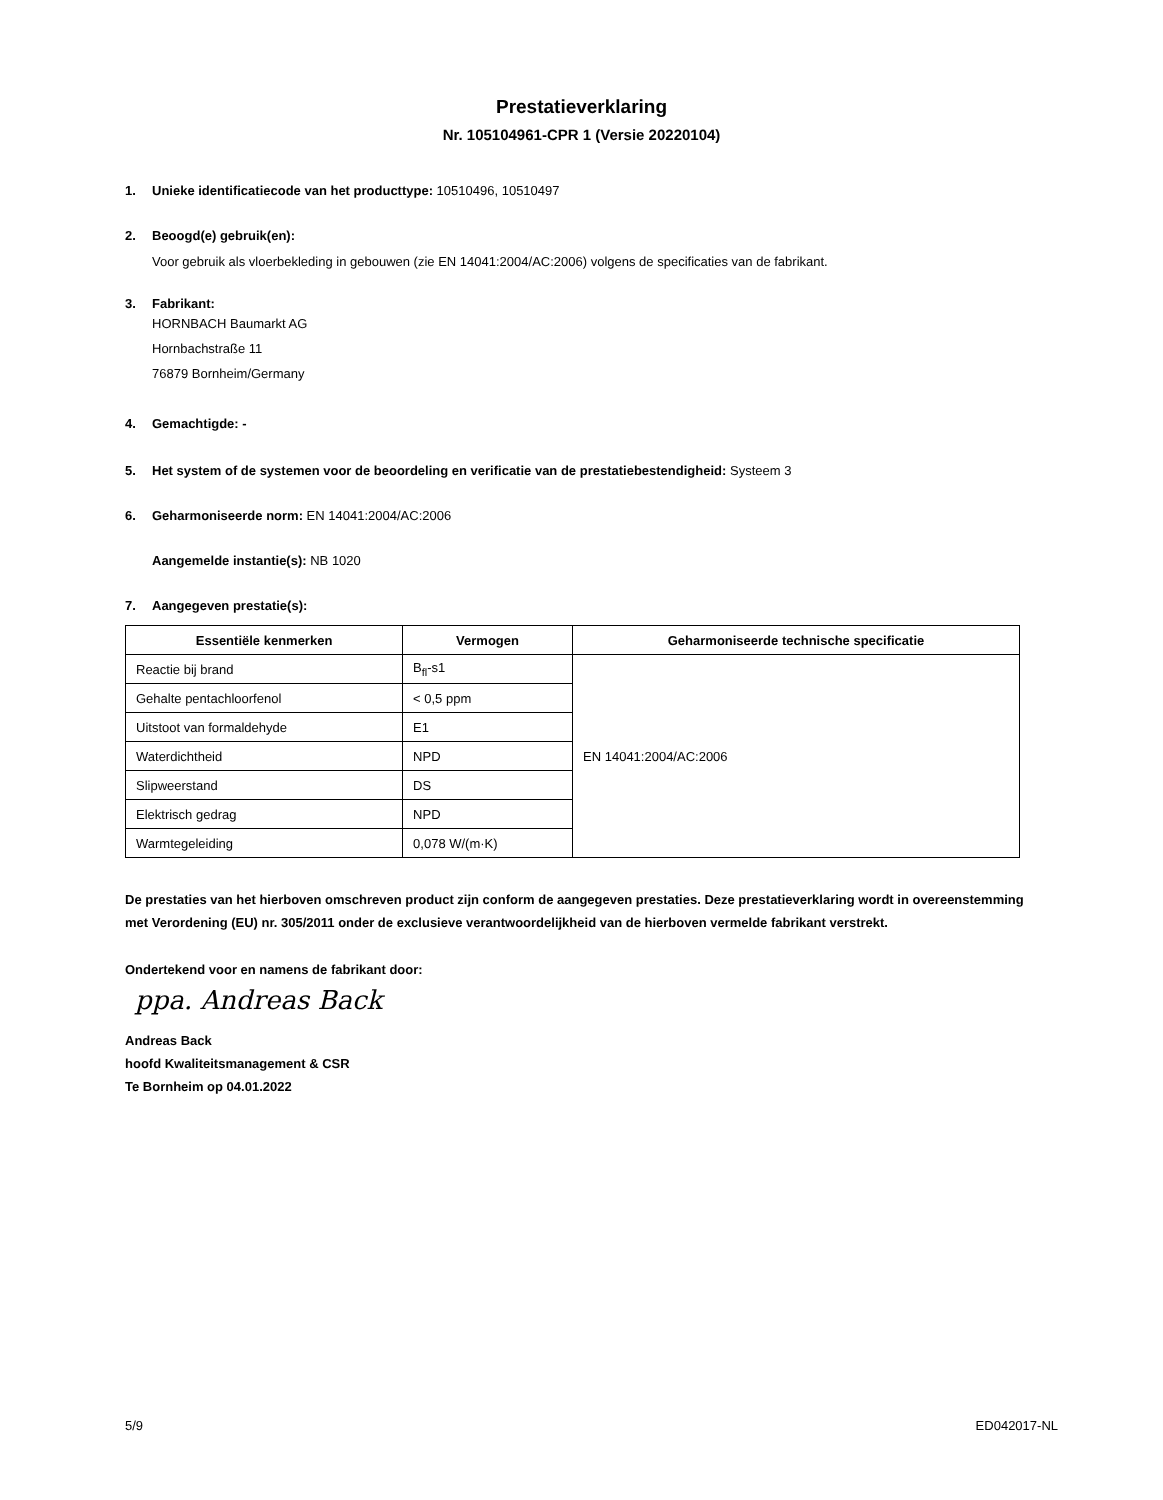Prestatieverklaring
Nr. 105104961-CPR 1 (Versie 20220104)
1. Unieke identificatiecode van het producttype: 10510496, 10510497
2. Beoogd(e) gebruik(en):
Voor gebruik als vloerbekleding in gebouwen (zie EN 14041:2004/AC:2006) volgens de specificaties van de fabrikant.
3. Fabrikant:
HORNBACH Baumarkt AG
Hornbachstraße 11
76879 Bornheim/Germany
4. Gemachtigde: -
5. Het system of de systemen voor de beoordeling en verificatie van de prestatiebestendigheid: Systeem 3
6. Geharmoniseerde norm: EN 14041:2004/AC:2006
Aangemelde instantie(s): NB 1020
7. Aangegeven prestatie(s):
| Essentiële kenmerken | Vermogen | Geharmoniseerde technische specificatie |
| --- | --- | --- |
| Reactie bij brand | B<sub>fl</sub>-s1 | EN 14041:2004/AC:2006 |
| Gehalte pentachloorfenol | < 0,5 ppm | |
| Uitstoot van formaldehyde | E1 | |
| Waterdichtheid | NPD | |
| Slipweerstand | DS | |
| Elektrisch gedrag | NPD | |
| Warmtegeleiding | 0,078 W/(m·K) | |
De prestaties van het hierboven omschreven product zijn conform de aangegeven prestaties. Deze prestatieverklaring wordt in overeenstemming met Verordening (EU) nr. 305/2011 onder de exclusieve verantwoordelijkheid van de hierboven vermelde fabrikant verstrekt.
Ondertekend voor en namens de fabrikant door:
ppa. Andreas Back
Andreas Back
hoofd Kwaliteitsmanagement & CSR
Te Bornheim op 04.01.2022
5/9 ED042017-NL